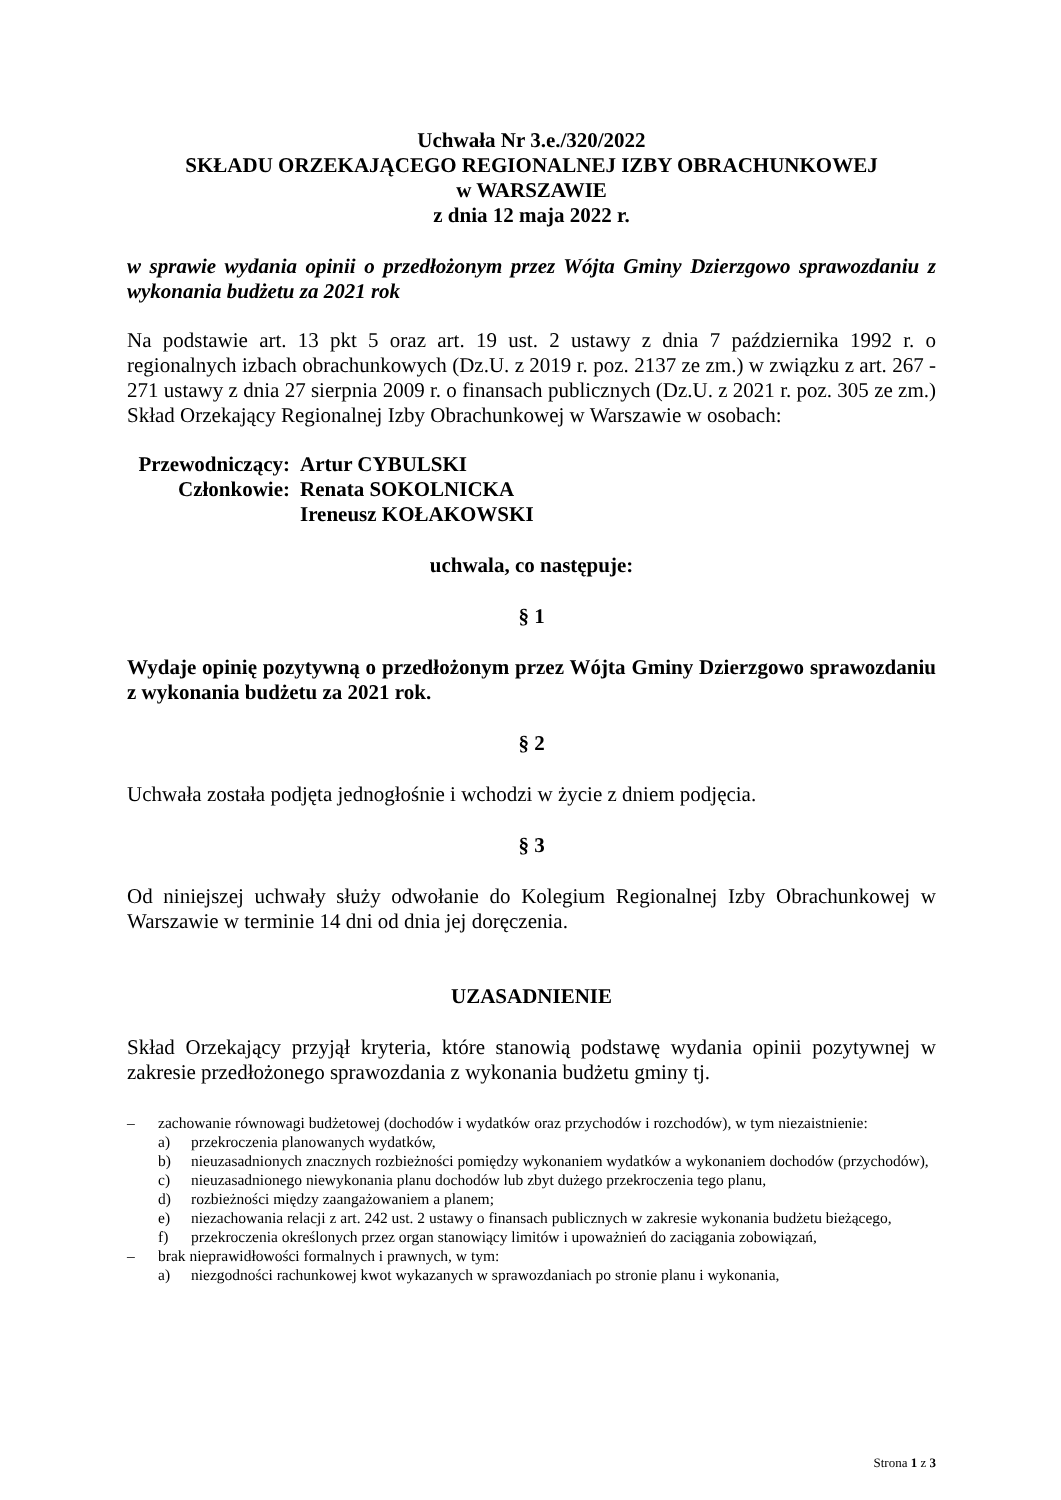Uchwała Nr 3.e./320/2022
SKŁADU ORZEKAJĄCEGO REGIONALNEJ IZBY OBRACHUNKOWEJ
w WARSZAWIE
z dnia 12 maja 2022 r.
w sprawie wydania opinii o przedłożonym przez Wójta Gminy Dzierzgowo sprawozdaniu z wykonania budżetu za 2021 rok
Na podstawie art. 13 pkt 5 oraz art. 19 ust. 2 ustawy z dnia 7 października 1992 r. o regionalnych izbach obrachunkowych (Dz.U. z 2019 r. poz. 2137 ze zm.) w związku z art. 267 - 271 ustawy z dnia 27 sierpnia 2009 r. o finansach publicznych (Dz.U. z 2021 r. poz. 305 ze zm.) Skład Orzekający Regionalnej Izby Obrachunkowej w Warszawie w osobach:
Przewodniczący:
Artur CYBULSKI
Członkowie:
Renata SOKOLNICKA
Ireneusz KOŁAKOWSKI
uchwala, co następuje:
§ 1
Wydaje opinię pozytywną o przedłożonym przez Wójta Gminy Dzierzgowo sprawozdaniu z wykonania budżetu za 2021 rok.
§ 2
Uchwała została podjęta jednogłośnie i wchodzi w życie z dniem podjęcia.
§ 3
Od niniejszej uchwały służy odwołanie do Kolegium Regionalnej Izby Obrachunkowej w Warszawie w terminie 14 dni od dnia jej doręczenia.
UZASADNIENIE
Skład Orzekający przyjął kryteria, które stanowią podstawę wydania opinii pozytywnej w zakresie przedłożonego sprawozdania z wykonania budżetu gminy tj.
– zachowanie równowagi budżetowej (dochodów i wydatków oraz przychodów i rozchodów), w tym niezaistnienie:
a) przekroczenia planowanych wydatków,
b) nieuzasadnionych znacznych rozbieżności pomiędzy wykonaniem wydatków a wykonaniem dochodów (przychodów),
c) nieuzasadnionego niewykonania planu dochodów lub zbyt dużego przekroczenia tego planu,
d) rozbieżności między zaangażowaniem a planem;
e) niezachowania relacji z art. 242 ust. 2 ustawy o finansach publicznych w zakresie wykonania budżetu bieżącego,
f) przekroczenia określonych przez organ stanowiący limitów i upoważnień do zaciągania zobowiązań,
– brak nieprawidłowości formalnych i prawnych, w tym:
a) niezgodności rachunkowej kwot wykazanych w sprawozdaniach po stronie planu i wykonania,
Strona 1 z 3